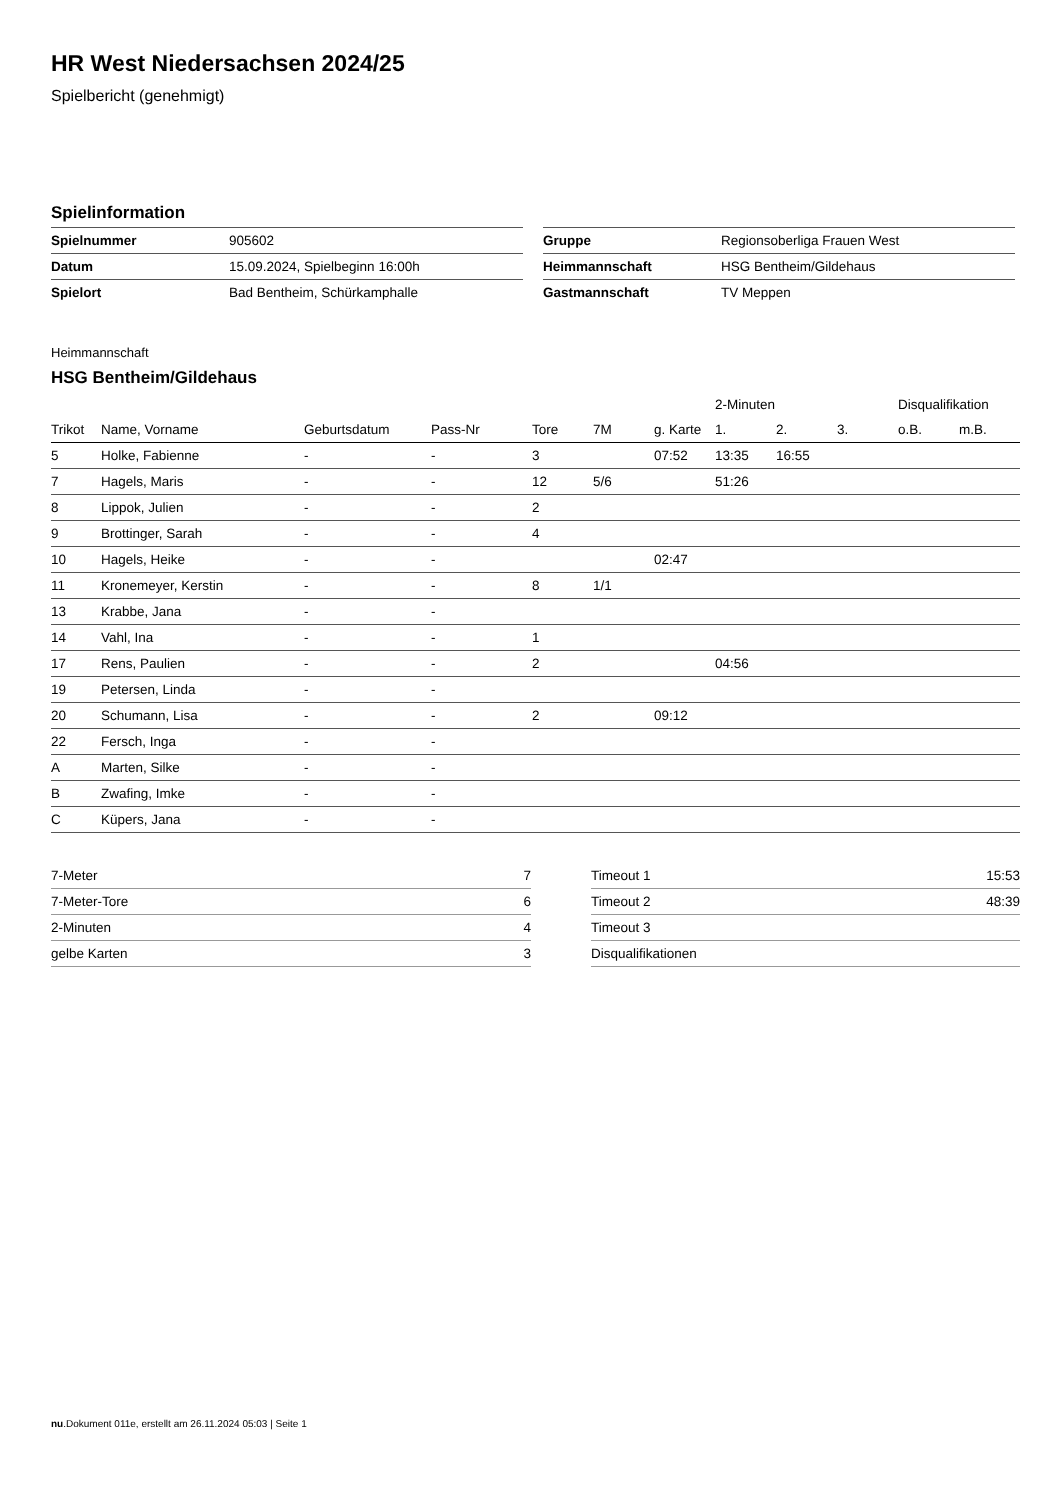HR West Niedersachsen 2024/25
Spielbericht (genehmigt)
Spielinformation
| Spielnummer | 905602 |
| Datum | 15.09.2024, Spielbeginn 16:00h |
| Spielort | Bad Bentheim, Schürkamphalle |
| Gruppe | Regionsoberliga Frauen West |
| Heimmannschaft | HSG Bentheim/Gildehaus |
| Gastmannschaft | TV Meppen |
Heimmannschaft
HSG Bentheim/Gildehaus
| | | | | | | | 2-Minuten | | | Disqualifikation | |
| --- | --- | --- | --- | --- | --- | --- | --- | --- | --- | --- | --- |
| Trikot | Name, Vorname | Geburtsdatum | Pass-Nr | Tore | 7M | g. Karte | 1. | 2. | 3. | o.B. | m.B. |
| 5 | Holke, Fabienne | - | - | 3 | | 07:52 | 13:35 | 16:55 | | | |
| 7 | Hagels, Maris | - | - | 12 | 5/6 | | 51:26 | | | | |
| 8 | Lippok, Julien | - | - | 2 | | | | | | | |
| 9 | Brottinger, Sarah | - | - | 4 | | | | | | | |
| 10 | Hagels, Heike | - | - | | | 02:47 | | | | | |
| 11 | Kronemeyer, Kerstin | - | - | 8 | 1/1 | | | | | | |
| 13 | Krabbe, Jana | - | - | | | | | | | | |
| 14 | Vahl, Ina | - | - | 1 | | | | | | | |
| 17 | Rens, Paulien | - | - | 2 | | | 04:56 | | | | |
| 19 | Petersen, Linda | - | - | | | | | | | | |
| 20 | Schumann, Lisa | - | - | 2 | | 09:12 | | | | | |
| 22 | Fersch, Inga | - | - | | | | | | | | |
| A | Marten, Silke | - | - | | | | | | | | |
| B | Zwafing, Imke | - | - | | | | | | | | |
| C | Küpers, Jana | - | - | | | | | | | | |
| 7-Meter | 7 |
| 7-Meter-Tore | 6 |
| 2-Minuten | 4 |
| gelbe Karten | 3 |
| Timeout 1 | 15:53 |
| Timeout 2 | 48:39 |
| Timeout 3 | |
| Disqualifikationen | |
nu.Dokument 011e, erstellt am 26.11.2024 05:03 | Seite 1